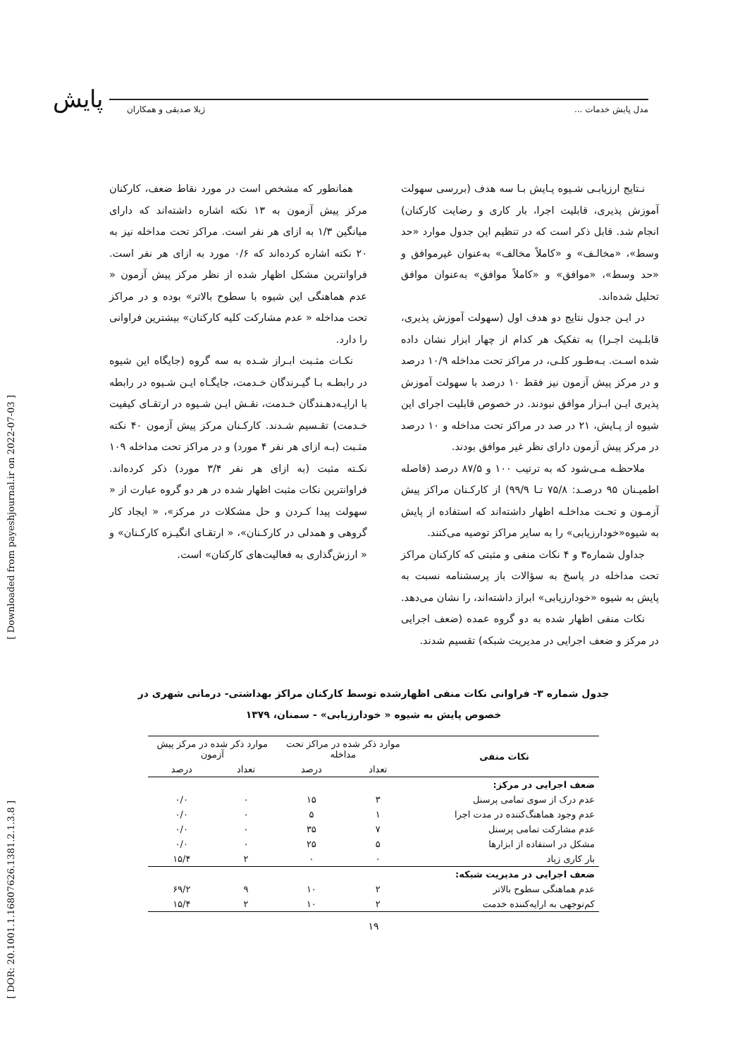پایش
مدل پایش خدمات ... ژیلا صدیقی و همکاران
[ Downloaded from payeshjournal.ir on 2022-07-03 ]
[ DOR: 20.1001.1.16807626.1381.2.1.3.8 ]
نـتایج ارزیابـی شـیوه پـایش بـا سه هدف (بررسی سهولت آموزش پذیری، قابلیت اجرا، بار کاری و رضایت کارکنان) انجام شد. قابل ذکر است که در تنظیم این جدول موارد «حد وسط»، «مخالـف» و «کاملاً مخالف» به‌عنوان غیرموافق و «حد وسط»، «موافق» و «کاملاً موافق» به‌عنوان موافق تحلیل شده‌اند.
در ایـن جدول نتایج دو هدف اول (سهولت آموزش پذیری، قابلـیت اجـرا) به تفکیک هر کدام از چهار ابزار نشان داده شده اسـت. بـه‌طـور کلـی، در مراکز تحت مداخله ۱۰/۹ درصد و در مرکز پیش آزمون نیز فقط ۱۰ درصد با سهولت آموزش پذیری ایـن ابـزار موافق نبودند. در خصوص قابلیت اجرای این شیوه از پـایش، ۲۱ در صد در مراکز تحت مداخله و ۱۰ درصد در مرکز پیش آزمون دارای نظر غیر موافق بودند.
ملاحظـه مـی‌شود که به ترتیب ۱۰۰ و ۸۷/۵ درصد (فاصله اطمیـنان ۹۵ درصـد: ۷۵/۸ تـا ۹۹/۹) از کارکـنان مراکز پیش آزمـون و تحـت مداخلـه اظهار داشته‌اند که استفاده از پایش به شیوه«خودارزیابی» را به سایر مراکز توصیه می‌کنند.
جداول شماره۳ و ۴ نکات منفی و مثبتی که کارکنان مراکز تحت مداخله در پاسخ به سؤالات باز پرسشنامه نسبت به پایش به شیوه «خودارزیابی» ابراز داشته‌اند، را نشان می‌دهد.
نکات منفی اظهار شده به دو گروه عمده (ضعف اجرایی در مرکز و ضعف اجرایی در مدیریت شبکه) تقسیم شدند.
همانطور که مشخص است در مورد نقاط ضعف، کارکنان مرکز پیش آزمون به ۱۳ نکته اشاره داشته‌اند که دارای میانگین ۱/۳ به ازای هر نفر است. مراکز تحت مداخله نیز به ۲۰ نکته اشاره کرده‌اند که ۰/۶ مورد به ازای هر نفر است. فراوانترین مشکل اظهار شده از نظر مرکز پیش آزمون « عدم هماهنگی این شیوه با سطوح بالاتر» بوده و در مراکز تحت مداخله « عدم مشارکت کلیه کارکنان» بیشترین فراوانی را دارد.
نکـات مثـبت ابـراز شـده به سه گروه (جایگاه این شیوه در رابطـه بـا گیـرندگان خـدمت، جایگـاه ایـن شـیوه در رابطه با ارایـه‌دهـندگان خـدمت، نقـش ایـن شـیوه در ارتقـای کیفیت خـدمت) تقـسیم شـدند. کارکـنان مرکز پیش آزمون ۴۰ نکته مثـبت (بـه ازای هر نفر ۴ مورد) و در مراکز تحت مداخله ۱۰۹ نکـته مثبت (به ازای هر نفر ۳/۴ مورد) ذکر کرده‌اند. فراوانترین نکات مثبت اظهار شده در هر دو گروه عبارت از « سهولت پیدا کـردن و حل مشکلات در مرکز»، « ایجاد کار گروهی و همدلی در کارکـنان»، « ارتقـای انگیـزه کارکـنان» و « ارزش‌گذاری به فعالیت‌های کارکنان» است.
جدول شماره ۳- فراوانی نکات منفی اظهارشده توسط کارکنان مراکز بهداشتی- درمانی شهری در خصوص پایش به شیوه « خودارزیابی» - سمنان، ۱۳۷۹
| نکات منفی | موارد ذکر شده در مراکز تحت مداخله | | موارد ذکر شده در مرکز پیش آزمون | |
| --- | --- | --- | --- | --- |
| | تعداد | درصد | تعداد | درصد |
| ضعف اجرایی در مرکز: | | | | |
| عدم درک از سوی تمامی پرسنل | ۳ | ۱۵ | ۰ | ۰/۰ |
| عدم وجود هماهنگ‌کننده در مدت اجرا | ۱ | ۵ | ۰ | ۰/۰ |
| عدم مشارکت تمامی پرسنل | ۷ | ۳۵ | ۰ | ۰/۰ |
| مشکل در استفاده از ابزارها | ۵ | ۲۵ | ۰ | ۰/۰ |
| بار کاری زیاد | ۰ | ۰ | ۲ | ۱۵/۴ |
| ضعف اجرایی در مدیریت شبکه: | | | | |
| عدم هماهنگی سطوح بالاتر | ۲ | ۱۰ | ۹ | ۶۹/۲ |
| کم‌توجهی به ارایه‌کننده خدمت | ۲ | ۱۰ | ۲ | ۱۵/۴ |
۱۹